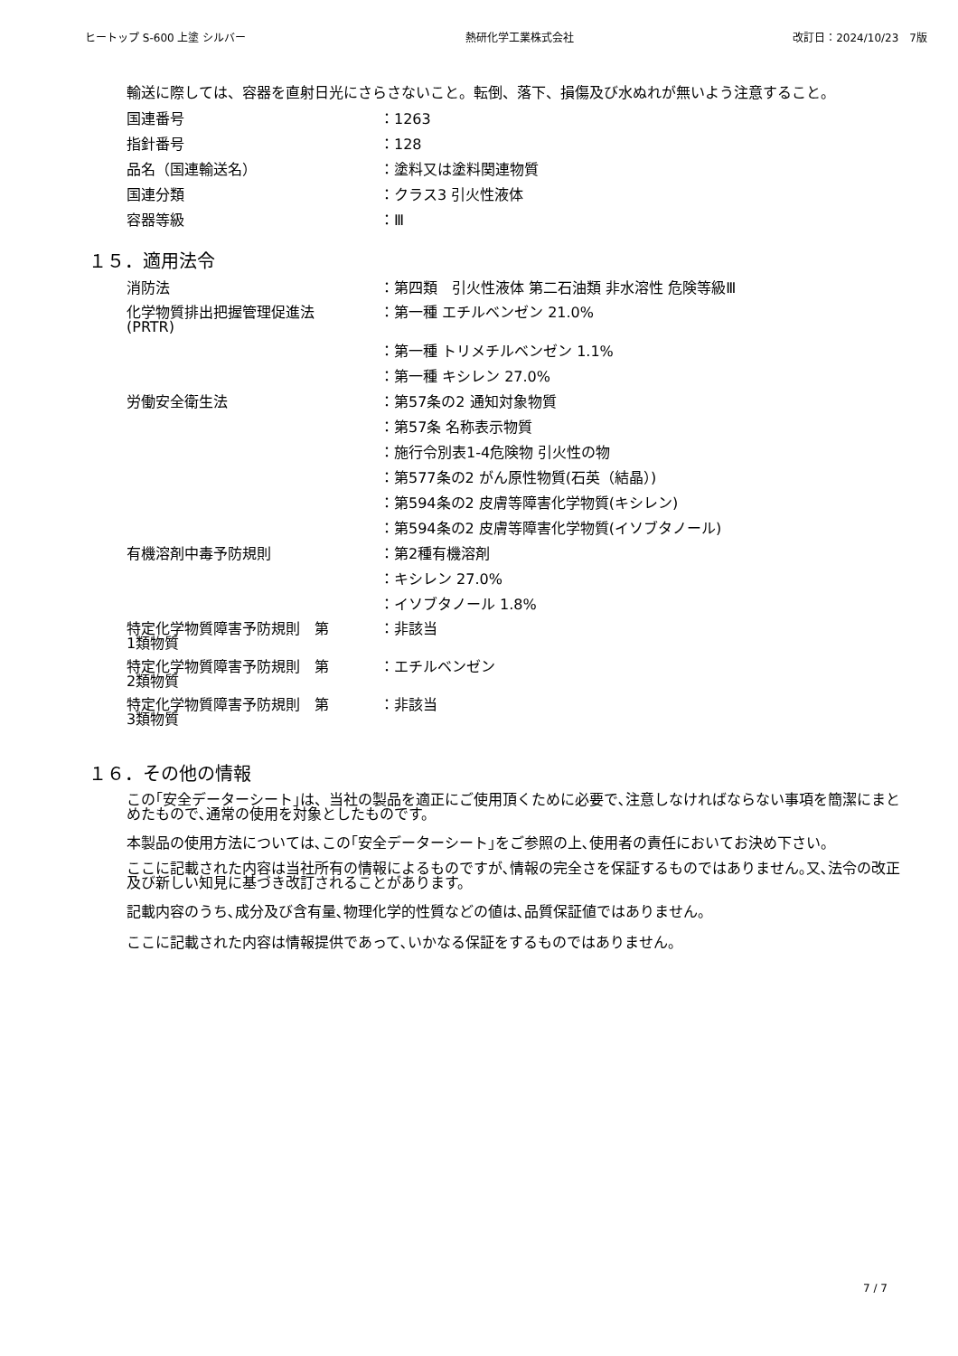ヒートップ S-600 上塗 シルバー 熱研化学工業株式会社 改訂日：2024/10/23　7版
輸送に際しては、容器を直射日光にさらさないこと。転倒、落下、損傷及び水ぬれが無いよう注意すること。
国連番号 ：1263
指針番号 ：128
品名（国連輸送名） ：塗料又は塗料関連物質
国連分類 ：クラス3 引火性液体
容器等級 ：Ⅲ
１５．適用法令
消防法 ：第四類　引火性液体 第二石油類 非水溶性 危険等級Ⅲ
化学物質排出把握管理促進法
(PRTR)
：第一種 エチルベンゼン 21.0%
：第一種 トリメチルベンゼン 1.1%
：第一種 キシレン 27.0%
労働安全衛生法 ：第57条の2 通知対象物質
：第57条 名称表示物質
：施行令別表1-4危険物 引火性の物
：第577条の2 がん原性物質(石英（結晶）)
：第594条の2 皮膚等障害化学物質(キシレン)
：第594条の2 皮膚等障害化学物質(イソブタノール)
有機溶剤中毒予防規則 ：第2種有機溶剤
：キシレン 27.0%
：イソブタノール 1.8%
特定化学物質障害予防規則　第
1類物質
：非該当
特定化学物質障害予防規則　第
2類物質
：エチルベンゼン
特定化学物質障害予防規則　第
3類物質
：非該当
１６．その他の情報
この｢安全データーシート｣は、当社の製品を適正にご使用頂くために必要で､注意しなければならない事項を簡潔にまとめたもので､通常の使用を対象としたものです。
本製品の使用方法については､この｢安全データーシート｣をご参照の上､使用者の責任においてお決め下さい。
ここに記載された内容は当社所有の情報によるものですが､情報の完全さを保証するものではありません｡又､法令の改正及び新しい知見に基づき改訂されることがあります。
記載内容のうち､成分及び含有量､物理化学的性質などの値は､品質保証値ではありません。
ここに記載された内容は情報提供であって､いかなる保証をするものではありません。
7 / 7